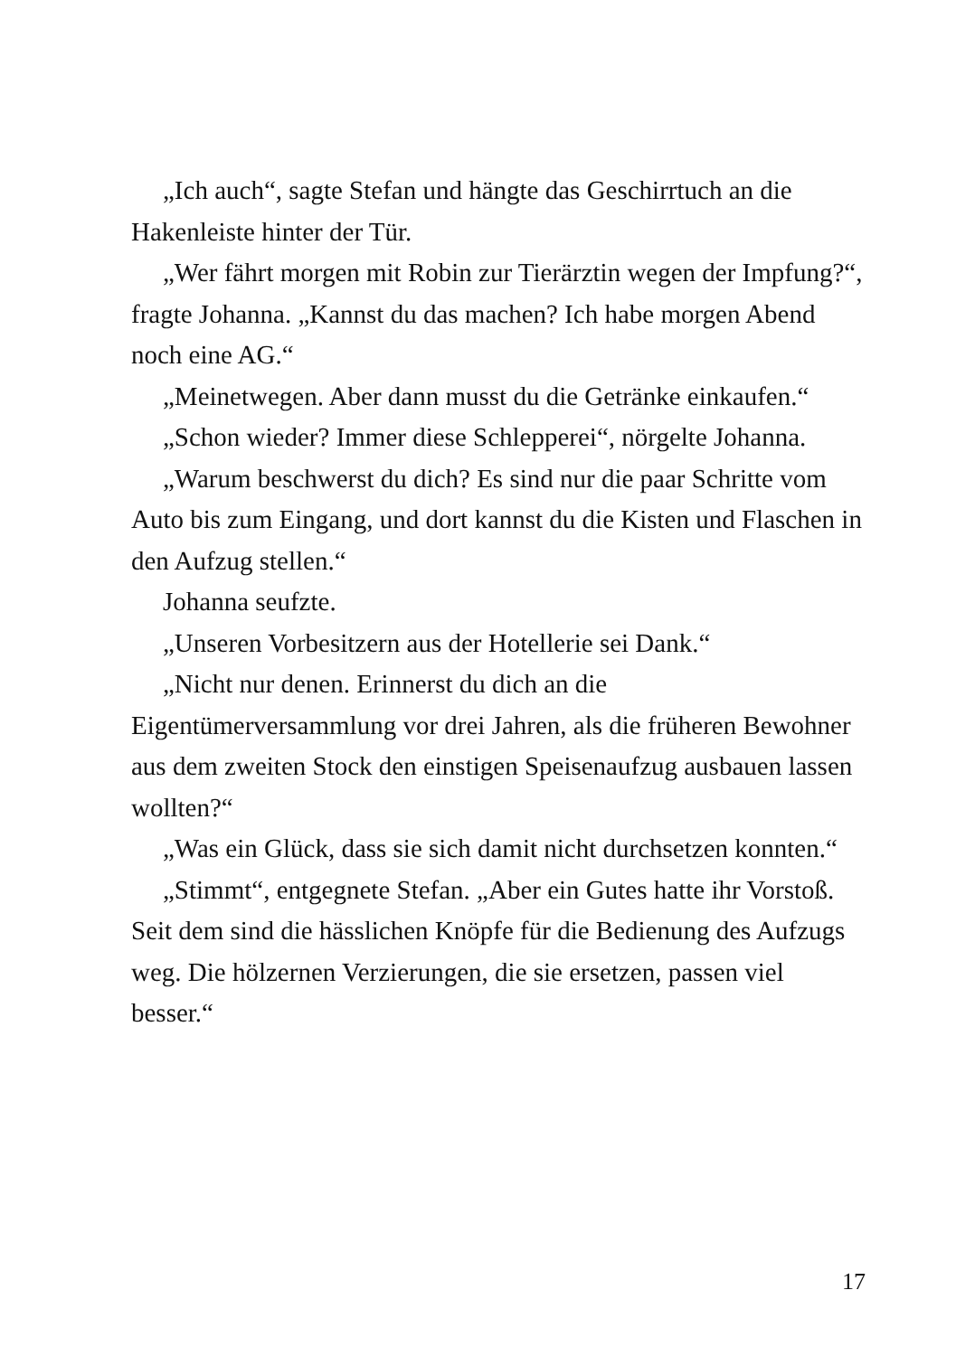„Ich auch“, sagte Stefan und hängte das Geschirrtuch an die Hakenleiste hinter der Tür.
„Wer fährt morgen mit Robin zur Tierärztin wegen der Impfung?“, fragte Johanna. „Kannst du das machen? Ich habe morgen Abend noch eine AG.“
„Meinetwegen. Aber dann musst du die Getränke einkaufen.“
„Schon wieder? Immer diese Schlepperei“, nörgelte Johanna.
„Warum beschwerst du dich? Es sind nur die paar Schritte vom Auto bis zum Eingang, und dort kannst du die Kisten und Flaschen in den Aufzug stellen.“
Johanna seufzte.
„Unseren Vorbesitzern aus der Hotellerie sei Dank.“
„Nicht nur denen. Erinnerst du dich an die Eigentümerversammlung vor drei Jahren, als die früheren Bewohner aus dem zweiten Stock den einstigen Speisenaufzug ausbauen lassen wollten?“
„Was ein Glück, dass sie sich damit nicht durchsetzen konnten.“
„Stimmt“, entgegnete Stefan. „Aber ein Gutes hatte ihr Vorstoß. Seit dem sind die hässlichen Knöpfe für die Bedienung des Aufzugs weg. Die hölzernen Verzierungen, die sie ersetzen, passen viel besser.“
17